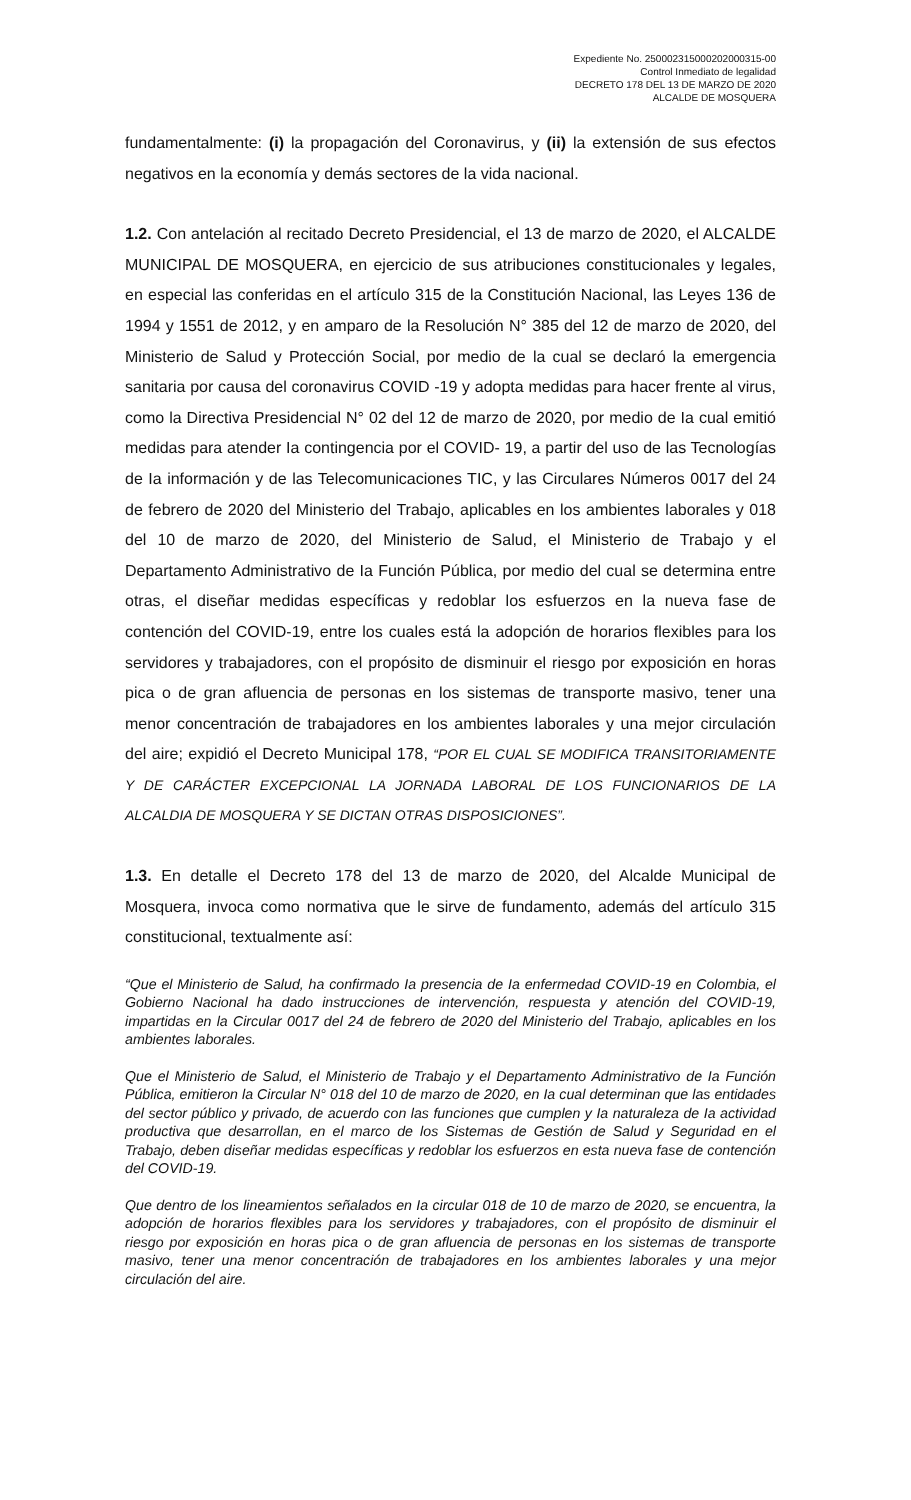Expediente No. 25000231500020200031​5-00
Control Inmediato de legalidad
DECRETO 178 DEL 13 DE MARZO DE 2020
ALCALDE DE MOSQUERA
fundamentalmente: (i) la propagación del Coronavirus, y (ii) la extensión de sus efectos negativos en la economía y demás sectores de la vida nacional.
1.2. Con antelación al recitado Decreto Presidencial, el 13 de marzo de 2020, el ALCALDE MUNICIPAL DE MOSQUERA, en ejercicio de sus atribuciones constitucionales y legales, en especial las conferidas en el artículo 315 de la Constitución Nacional, las Leyes 136 de 1994 y 1551 de 2012, y en amparo de la Resolución N° 385 del 12 de marzo de 2020, del Ministerio de Salud y Protección Social, por medio de la cual se declaró la emergencia sanitaria por causa del coronavirus COVID -19 y adopta medidas para hacer frente al virus, como la Directiva Presidencial N° 02 del 12 de marzo de 2020, por medio de Ia cual emitió medidas para atender Ia contingencia por el COVID- 19, a partir del uso de las Tecnologías de Ia información y de las Telecomunicaciones TIC, y las Circulares Números 0017 del 24 de febrero de 2020 del Ministerio del Trabajo, aplicables en los ambientes laborales y 018 del 10 de marzo de 2020, del Ministerio de Salud, el Ministerio de Trabajo y el Departamento Administrativo de Ia Función Pública, por medio del cual se determina entre otras, el diseñar medidas específicas y redoblar los esfuerzos en la nueva fase de contención del COVID-19, entre los cuales está la adopción de horarios flexibles para los servidores y trabajadores, con el propósito de disminuir el riesgo por exposición en horas pica o de gran afluencia de personas en los sistemas de transporte masivo, tener una menor concentración de trabajadores en los ambientes laborales y una mejor circulación del aire; expidió el Decreto Municipal 178, “POR EL CUAL SE MODIFICA TRANSITORIAMENTE Y DE CARÁCTER EXCEPCIONAL LA JORNADA LABORAL DE LOS FUNCIONARIOS DE LA ALCALDIA DE MOSQUERA Y SE DICTAN OTRAS DISPOSICIONES”.
1.3. En detalle el Decreto 178 del 13 de marzo de 2020, del Alcalde Municipal de Mosquera, invoca como normativa que le sirve de fundamento, además del artículo 315 constitucional, textualmente así:
“Que el Ministerio de Salud, ha confirmado Ia presencia de Ia enfermedad COVID-19 en Colombia, el Gobierno Nacional ha dado instrucciones de intervención, respuesta y atención del COVID-19, impartidas en la Circular 0017 del 24 de febrero de 2020 del Ministerio del Trabajo, aplicables en los ambientes laborales.
Que el Ministerio de Salud, el Ministerio de Trabajo y el Departamento Administrativo de Ia Función Pública, emitieron la Circular N° 018 del 10 de marzo de 2020, en Ia cual determinan que las entidades del sector público y privado, de acuerdo con las funciones que cumplen y Ia naturaleza de Ia actividad productiva que desarrollan, en el marco de los Sistemas de Gestión de Salud y Seguridad en el Trabajo, deben diseñar medidas específicas y redoblar los esfuerzos en esta nueva fase de contención del COVID-19.
Que dentro de los lineamientos señalados en Ia circular 018 de 10 de marzo de 2020, se encuentra, la adopción de horarios flexibles para los servidores y trabajadores, con el propósito de disminuir el riesgo por exposición en horas pica o de gran afluencia de personas en los sistemas de transporte masivo, tener una menor concentración de trabajadores en los ambientes laborales y una mejor circulación del aire.